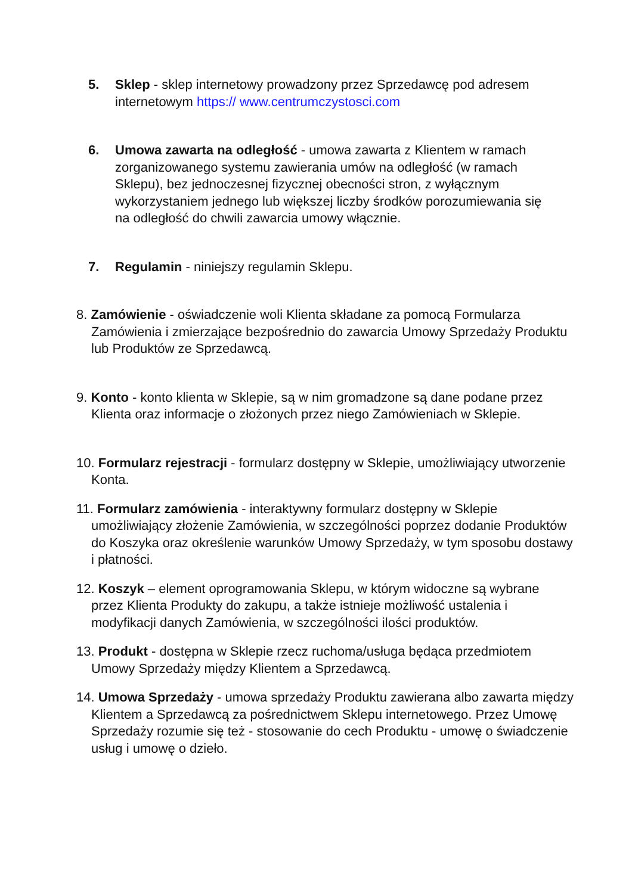5. Sklep - sklep internetowy prowadzony przez Sprzedawcę pod adresem internetowym https:// www.centrumczystosci.com
6. Umowa zawarta na odległość - umowa zawarta z Klientem w ramach zorganizowanego systemu zawierania umów na odległość (w ramach Sklepu), bez jednoczesnej fizycznej obecności stron, z wyłącznym wykorzystaniem jednego lub większej liczby środków porozumiewania się na odległość do chwili zawarcia umowy włącznie.
7. Regulamin - niniejszy regulamin Sklepu.
8. Zamówienie - oświadczenie woli Klienta składane za pomocą Formularza Zamówienia i zmierzające bezpośrednio do zawarcia Umowy Sprzedaży Produktu lub Produktów ze Sprzedawcą.
9. Konto - konto klienta w Sklepie, są w nim gromadzone są dane podane przez Klienta oraz informacje o złożonych przez niego Zamówieniach w Sklepie.
10. Formularz rejestracji - formularz dostępny w Sklepie, umożliwiający utworzenie Konta.
11. Formularz zamówienia - interaktywny formularz dostępny w Sklepie umożliwiający złożenie Zamówienia, w szczególności poprzez dodanie Produktów do Koszyka oraz określenie warunków Umowy Sprzedaży, w tym sposobu dostawy i płatności.
12. Koszyk – element oprogramowania Sklepu, w którym widoczne są wybrane przez Klienta Produkty do zakupu, a także istnieje możliwość ustalenia i modyfikacji danych Zamówienia, w szczególności ilości produktów.
13. Produkt - dostępna w Sklepie rzecz ruchoma/usługa będąca przedmiotem Umowy Sprzedaży między Klientem a Sprzedawcą.
14. Umowa Sprzedaży - umowa sprzedaży Produktu zawierana albo zawarta między Klientem a Sprzedawcą za pośrednictwem Sklepu internetowego. Przez Umowę Sprzedaży rozumie się też - stosowanie do cech Produktu - umowę o świadczenie usług i umowę o dzieło.